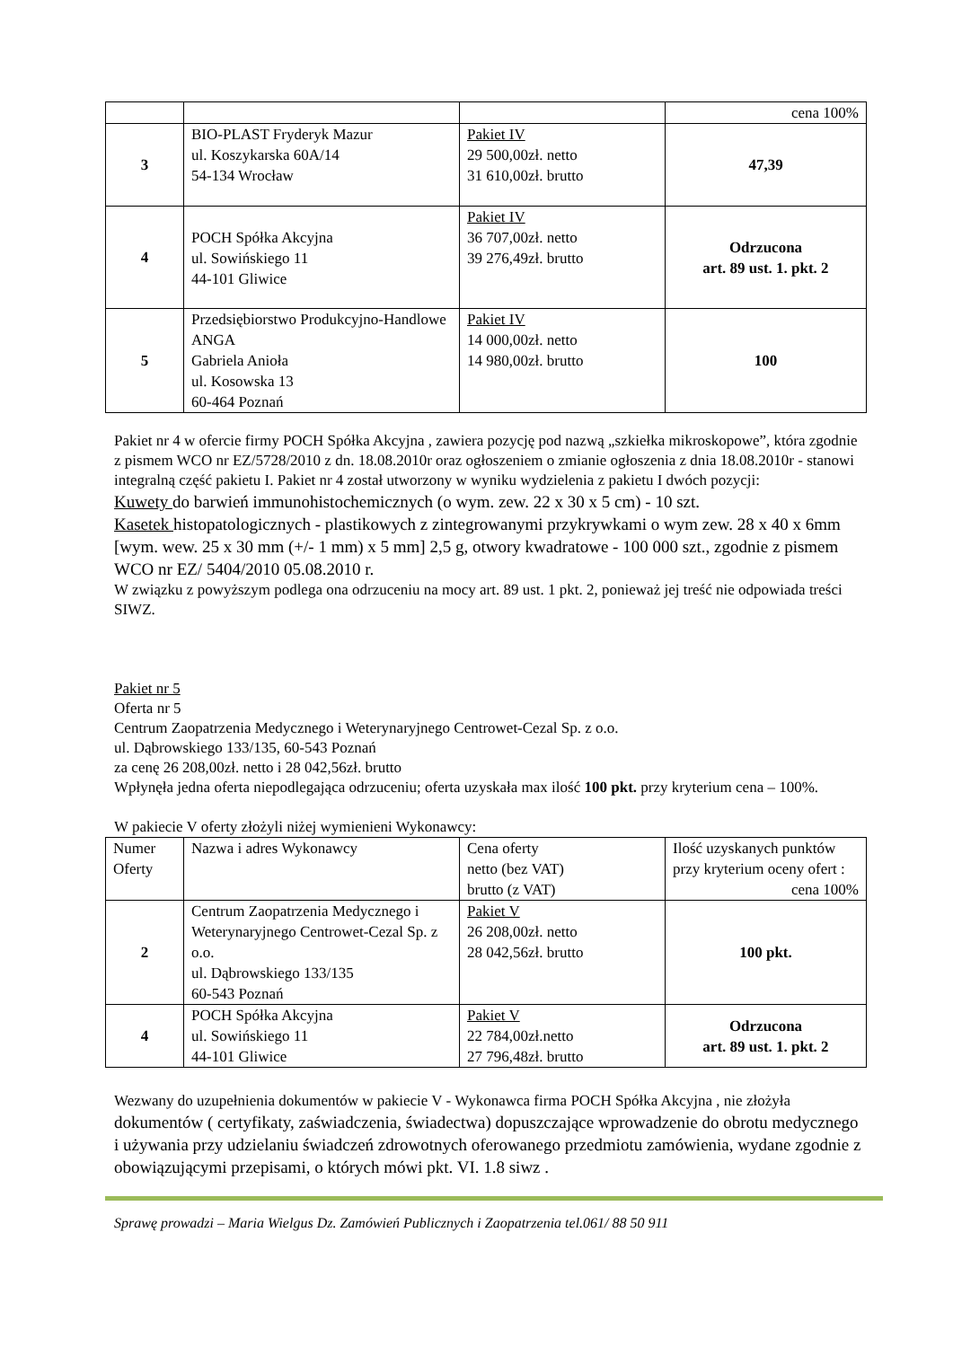| | | | cena 100% |
| 3 | BIO-PLAST Fryderyk Mazur ul. Koszykarska 60A/14 54-134 Wrocław | Pakiet IV 29 500,00zł. netto 31 610,00zł. brutto | 47,39 |
| 4 | POCH Spółka Akcyjna ul. Sowińskiego 11 44-101 Gliwice | Pakiet IV 36 707,00zł. netto 39 276,49zł. brutto | Odrzucona art. 89 ust. 1. pkt. 2 |
| 5 | Przedsiębiorstwo Produkcyjno-Handlowe ANGA Gabriela Anioła ul. Kosowska 13 60-464 Poznań | Pakiet IV 14 000,00zł. netto 14 980,00zł. brutto | 100 |
Pakiet nr 4 w ofercie firmy POCH Spółka Akcyjna , zawiera pozycję pod nazwą „szkiełka mikroskopowe”, która zgodnie z pismem WCO nr EZ/5728/2010 z dn. 18.08.2010r oraz ogłoszeniem o zmianie ogłoszenia z dnia 18.08.2010r - stanowi integralną część pakietu I. Pakiet nr 4 został utworzony w wyniku wydzielenia z pakietu I dwóch pozycji:
Kuwety do barwień immunohistochemicznych (o wym. zew. 22 x 30 x 5 cm) - 10 szt.
Kasetek histopatologicznych - plastikowych z zintegrowanymi przykrywkami o wym zew. 28 x 40 x 6mm [wym. wew. 25 x 30 mm (+/- 1 mm) x 5 mm] 2,5 g, otwory kwadratowe - 100 000 szt., zgodnie z pismem WCO nr EZ/ 5404/2010 05.08.2010 r.
W związku z powyższym podlega ona odrzuceniu na mocy art. 89 ust. 1 pkt. 2, ponieważ jej treść nie odpowiada treści SIWZ.
Pakiet nr 5
Oferta nr 5
Centrum Zaopatrzenia Medycznego i Weterynaryjnego Centrowet-Cezal Sp. z o.o.
ul. Dąbrowskiego 133/135, 60-543 Poznań
za cenę 26 208,00zł. netto i 28 042,56zł. brutto
Wpłynęła jedna oferta niepodlegająca odrzuceniu; oferta uzyskała max ilość 100 pkt. przy kryterium cena – 100%.
W pakiecie V oferty złożyli niżej wymienieni Wykonawcy:
| Numer Oferty | Nazwa i adres Wykonawcy | Cena oferty netto (bez VAT) brutto (z VAT) | Ilość uzyskanych punktów przy kryterium oceny ofert : cena 100% |
| --- | --- | --- | --- |
| 2 | Centrum Zaopatrzenia Medycznego i Weterynaryjnego Centrowet-Cezal Sp. z o.o. ul. Dąbrowskiego 133/135 60-543 Poznań | Pakiet V 26 208,00zł. netto 28 042,56zł. brutto | 100 pkt. |
| 4 | POCH Spółka Akcyjna ul. Sowińskiego 11 44-101 Gliwice | Pakiet V 22 784,00zł.netto 27 796,48zł. brutto | Odrzucona art. 89 ust. 1. pkt. 2 |
Wezwany do uzupełnienia dokumentów w pakiecie V - Wykonawca firma POCH Spółka Akcyjna , nie złożyła dokumentów ( certyfikaty, zaświadczenia, świadectwa) dopuszczające wprowadzenie do obrotu medycznego i używania przy udzielaniu świadczeń zdrowotnych oferowanego przedmiotu zamówienia, wydane zgodnie z obowiązującymi przepisami, o których mówi pkt. VI. 1.8 siwz .
Sprawę prowadzi – Maria Wielgus Dz. Zamówień Publicznych i Zaopatrzenia tel.061/ 88 50 911